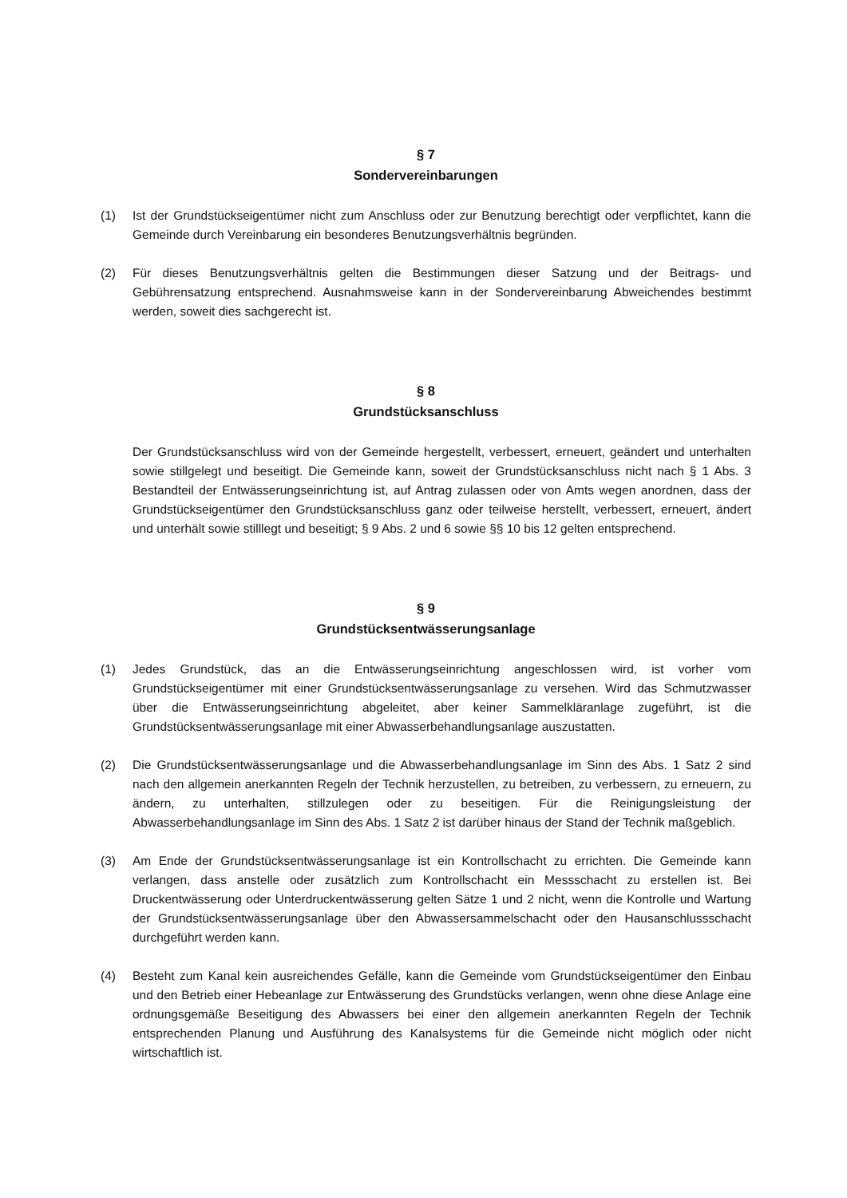§ 7
Sondervereinbarungen
(1) Ist der Grundstückseigentümer nicht zum Anschluss oder zur Benutzung berechtigt oder verpflichtet, kann die Gemeinde durch Vereinbarung ein besonderes Benutzungsverhältnis begründen.
(2) Für dieses Benutzungsverhältnis gelten die Bestimmungen dieser Satzung und der Beitrags- und Gebührensatzung entsprechend. Ausnahmsweise kann in der Sondervereinbarung Abweichendes bestimmt werden, soweit dies sachgerecht ist.
§ 8
Grundstücksanschluss
Der Grundstücksanschluss wird von der Gemeinde hergestellt, verbessert, erneuert, geändert und unterhalten sowie stillgelegt und beseitigt. Die Gemeinde kann, soweit der Grundstücksanschluss nicht nach § 1 Abs. 3 Bestandteil der Entwässerungseinrichtung ist, auf Antrag zulassen oder von Amts wegen anordnen, dass der Grundstückseigentümer den Grundstücksanschluss ganz oder teilweise herstellt, verbessert, erneuert, ändert und unterhält sowie stilllegt und beseitigt; § 9 Abs. 2 und 6 sowie §§ 10 bis 12 gelten entsprechend.
§ 9
Grundstücksentwässerungsanlage
(1) Jedes Grundstück, das an die Entwässerungseinrichtung angeschlossen wird, ist vorher vom Grundstückseigentümer mit einer Grundstücksentwässerungsanlage zu versehen. Wird das Schmutzwasser über die Entwässerungseinrichtung abgeleitet, aber keiner Sammelkläranlage zugeführt, ist die Grundstücksentwässerungsanlage mit einer Abwasserbehandlungsanlage auszustatten.
(2) Die Grundstücksentwässerungsanlage und die Abwasserbehandlungsanlage im Sinn des Abs. 1 Satz 2 sind nach den allgemein anerkannten Regeln der Technik herzustellen, zu betreiben, zu verbessern, zu erneuern, zu ändern, zu unterhalten, stillzulegen oder zu beseitigen. Für die Reinigungsleistung der Abwasserbehandlungsanlage im Sinn des Abs. 1 Satz 2 ist darüber hinaus der Stand der Technik maßgeblich.
(3) Am Ende der Grundstücksentwässerungsanlage ist ein Kontrollschacht zu errichten. Die Gemeinde kann verlangen, dass anstelle oder zusätzlich zum Kontrollschacht ein Messschacht zu erstellen ist. Bei Druckentwässerung oder Unterdruckentwässerung gelten Sätze 1 und 2 nicht, wenn die Kontrolle und Wartung der Grundstücksentwässerungsanlage über den Abwassersammelschacht oder den Hausanschlussschacht durchgeführt werden kann.
(4) Besteht zum Kanal kein ausreichendes Gefälle, kann die Gemeinde vom Grundstückseigentümer den Einbau und den Betrieb einer Hebeanlage zur Entwässerung des Grundstücks verlangen, wenn ohne diese Anlage eine ordnungsgemäße Beseitigung des Abwassers bei einer den allgemein anerkannten Regeln der Technik entsprechenden Planung und Ausführung des Kanalsystems für die Gemeinde nicht möglich oder nicht wirtschaftlich ist.